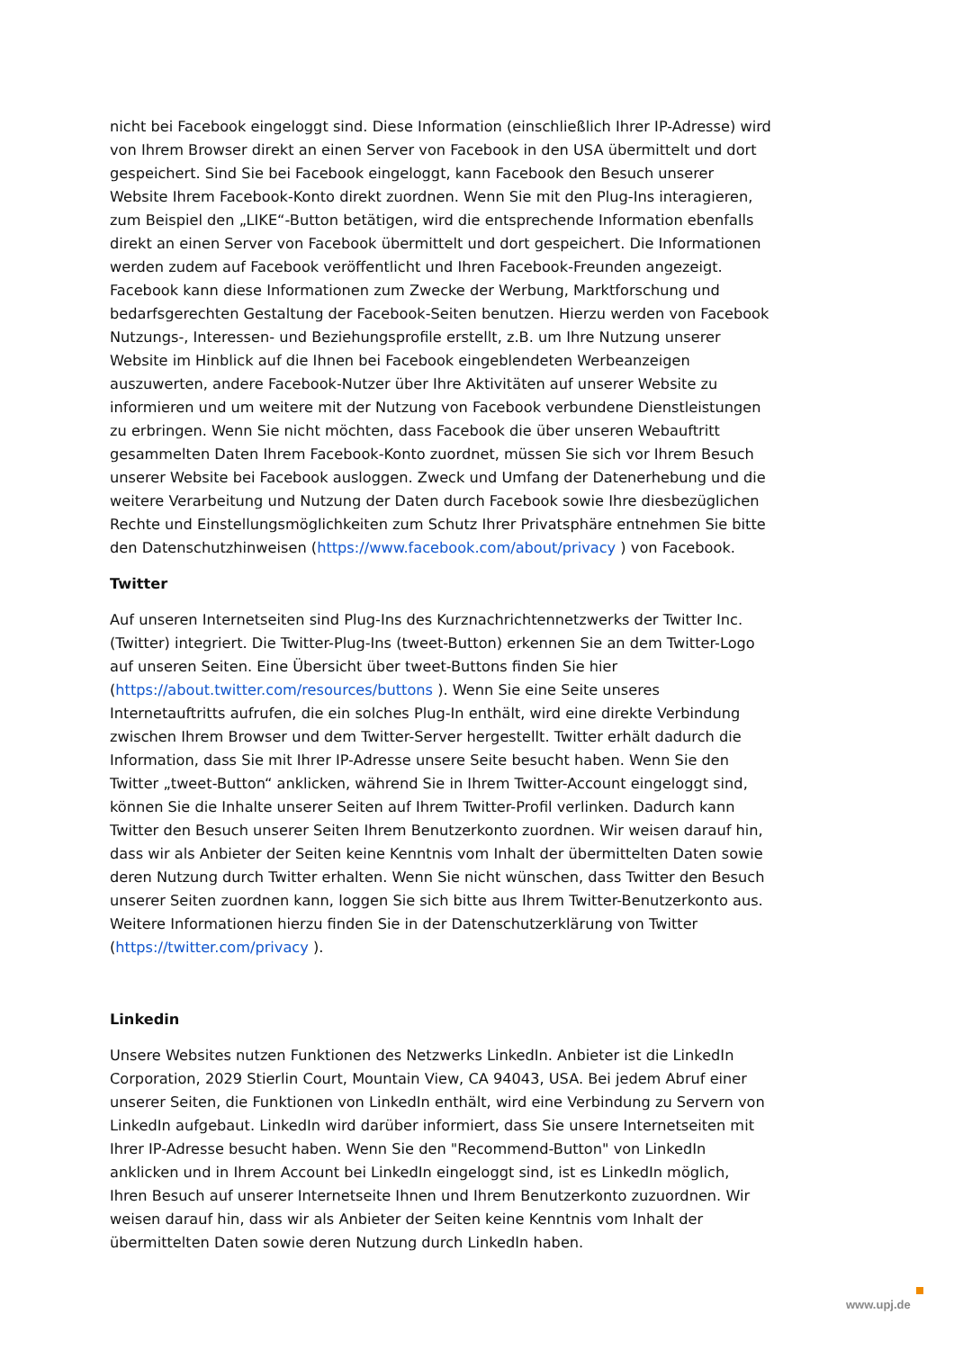nicht bei Facebook eingeloggt sind. Diese Information (einschließlich Ihrer IP-Adresse) wird von Ihrem Browser direkt an einen Server von Facebook in den USA übermittelt und dort gespeichert. Sind Sie bei Facebook eingeloggt, kann Facebook den Besuch unserer Website Ihrem Facebook-Konto direkt zuordnen. Wenn Sie mit den Plug-Ins interagieren, zum Beispiel den „LIKE“-Button betätigen, wird die entsprechende Information ebenfalls direkt an einen Server von Facebook übermittelt und dort gespeichert. Die Informationen werden zudem auf Facebook veröffentlicht und Ihren Facebook-Freunden angezeigt. Facebook kann diese Informationen zum Zwecke der Werbung, Marktforschung und bedarfsgerechten Gestaltung der Facebook-Seiten benutzen. Hierzu werden von Facebook Nutzungs-, Interessen- und Beziehungsprofile erstellt, z.B. um Ihre Nutzung unserer Website im Hinblick auf die Ihnen bei Facebook eingeblendeten Werbeanzeigen auszuwerten, andere Facebook-Nutzer über Ihre Aktivitäten auf unserer Website zu informieren und um weitere mit der Nutzung von Facebook verbundene Dienstleistungen zu erbringen. Wenn Sie nicht möchten, dass Facebook die über unseren Webauftritt gesammelten Daten Ihrem Facebook-Konto zuordnet, müssen Sie sich vor Ihrem Besuch unserer Website bei Facebook ausloggen. Zweck und Umfang der Datenerhebung und die weitere Verarbeitung und Nutzung der Daten durch Facebook sowie Ihre diesbezüglichen Rechte und Einstellungsmöglichkeiten zum Schutz Ihrer Privatsphäre entnehmen Sie bitte den Datenschutzhinweisen (https://www.facebook.com/about/privacy ) von Facebook.
Twitter
Auf unseren Internetseiten sind Plug-Ins des Kurznachrichtennetzwerks der Twitter Inc. (Twitter) integriert. Die Twitter-Plug-Ins (tweet-Button) erkennen Sie an dem Twitter-Logo auf unseren Seiten. Eine Übersicht über tweet-Buttons finden Sie hier (https://about.twitter.com/resources/buttons ). Wenn Sie eine Seite unseres Internetauftritts aufrufen, die ein solches Plug-In enthält, wird eine direkte Verbindung zwischen Ihrem Browser und dem Twitter-Server hergestellt. Twitter erhält dadurch die Information, dass Sie mit Ihrer IP-Adresse unsere Seite besucht haben. Wenn Sie den Twitter „tweet-Button“ anklicken, während Sie in Ihrem Twitter-Account eingeloggt sind, können Sie die Inhalte unserer Seiten auf Ihrem Twitter-Profil verlinken. Dadurch kann Twitter den Besuch unserer Seiten Ihrem Benutzerkonto zuordnen. Wir weisen darauf hin, dass wir als Anbieter der Seiten keine Kenntnis vom Inhalt der übermittelten Daten sowie deren Nutzung durch Twitter erhalten. Wenn Sie nicht wünschen, dass Twitter den Besuch unserer Seiten zuordnen kann, loggen Sie sich bitte aus Ihrem Twitter-Benutzerkonto aus. Weitere Informationen hierzu finden Sie in der Datenschutzerklärung von Twitter (https://twitter.com/privacy ).
Linkedin
Unsere Websites nutzen Funktionen des Netzwerks LinkedIn. Anbieter ist die LinkedIn Corporation, 2029 Stierlin Court, Mountain View, CA 94043, USA. Bei jedem Abruf einer unserer Seiten, die Funktionen von LinkedIn enthält, wird eine Verbindung zu Servern von LinkedIn aufgebaut. LinkedIn wird darüber informiert, dass Sie unsere Internetseiten mit Ihrer IP-Adresse besucht haben. Wenn Sie den "Recommend-Button" von LinkedIn anklicken und in Ihrem Account bei LinkedIn eingeloggt sind, ist es LinkedIn möglich, Ihren Besuch auf unserer Internetseite Ihnen und Ihrem Benutzerkonto zuzuordnen. Wir weisen darauf hin, dass wir als Anbieter der Seiten keine Kenntnis vom Inhalt der übermittelten Daten sowie deren Nutzung durch LinkedIn haben.
www.upj.de